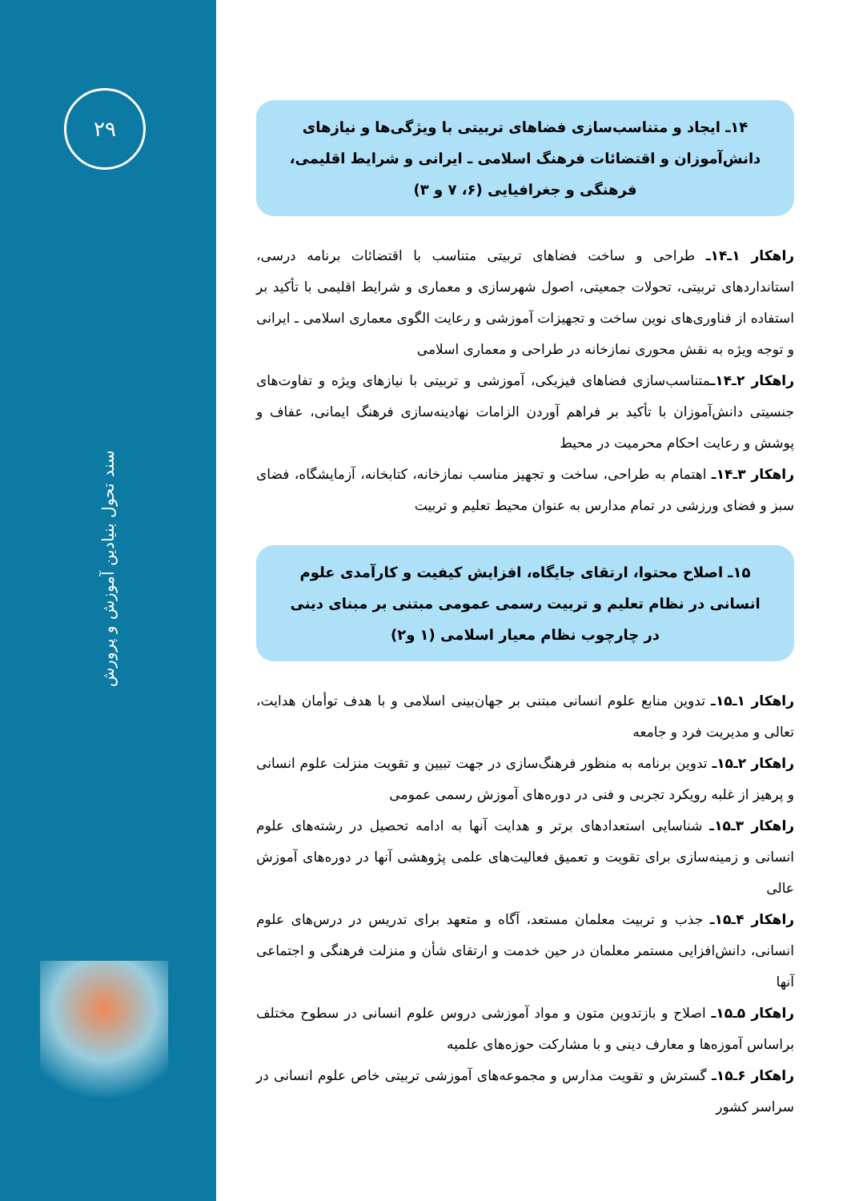۲۹
سند تحول بنیادین آموزش و پرورش
۱۴ـ ایجاد و متناسب‌سازی فضاهای تربیتی با ویژگی‌ها و نیازهای دانش‌آموزان و اقتضائات فرهنگ اسلامی ـ ایرانی و شرایط اقلیمی، فرهنگی و جغرافیایی (۶، ۷ و ۳)
راهکار ۱ـ۱۴ـ طراحی و ساخت فضاهای تربیتی متناسب با اقتضائات برنامه درسی، استانداردهای تربیتی، تحولات جمعیتی، اصول شهرسازی و معماری و شرایط اقلیمی با تأکید بر استفاده از فناوری‌های نوین ساخت و تجهیزات آموزشی و رعایت الگوی معماری اسلامی ـ ایرانی و توجه ویژه به نقش محوری نمازخانه در طراحی و معماری اسلامی
راهکار ۲ـ۱۴ـمتناسب‌سازی فضاهای فیزیکی، آموزشی و تربیتی با نیازهای ویژه و تفاوت‌های جنسیتی دانش‌آموزان با تأکید بر فراهم آوردن الزامات نهادینه‌سازی فرهنگ ایمانی، عفاف و پوشش و رعایت احکام محرمیت در محیط
راهکار ۳ـ۱۴ـ اهتمام به طراحی، ساخت و تجهیز مناسب نمازخانه، کتابخانه، آزمایشگاه، فضای سبز و فضای ورزشی در تمام مدارس به عنوان محیط تعلیم و تربیت
۱۵ـ اصلاح محتوا، ارتقای جایگاه، افزایش کیفیت و کارآمدی علوم انسانی در نظام تعلیم و تربیت رسمی عمومی مبتنی بر مبنای دینی در چارچوب نظام معیار اسلامی (۱ و۲)
راهکار ۱ـ۱۵ـ تدوین منابع علوم انسانی مبتنی بر جهان‌بینی اسلامی و با هدف توأمان هدایت، تعالی و مدیریت فرد و جامعه
راهکار ۲ـ۱۵ـ تدوین برنامه به منظور فرهنگ‌سازی در جهت تبیین و تقویت منزلت علوم انسانی و پرهیز از غلبه رویکرد تجربی و فنی در دوره‌های آموزش رسمی عمومی
راهکار ۳ـ۱۵ـ شناسایی استعدادهای برتر و هدایت آنها به ادامه تحصیل در رشته‌های علوم انسانی و زمینه‌سازی برای تقویت و تعمیق فعالیت‌های علمی پژوهشی آنها در دوره‌های آموزش عالی
راهکار ۴ـ۱۵ـ جذب و تربیت معلمان مستعد، آگاه و متعهد برای تدریس در درس‌های علوم انسانی، دانش‌افزایی مستمر معلمان در حین خدمت و ارتقای شأن و منزلت فرهنگی و اجتماعی آنها
راهکار ۵ـ۱۵ـ اصلاح و بازتدوین متون و مواد آموزشی دروس علوم انسانی در سطوح مختلف براساس آموزه‌ها و معارف دینی و با مشارکت حوزه‌های علمیه
راهکار ۶ـ۱۵ـ گسترش و تقویت مدارس و مجموعه‌های آموزشی تربیتی خاص علوم انسانی در سراسر کشور